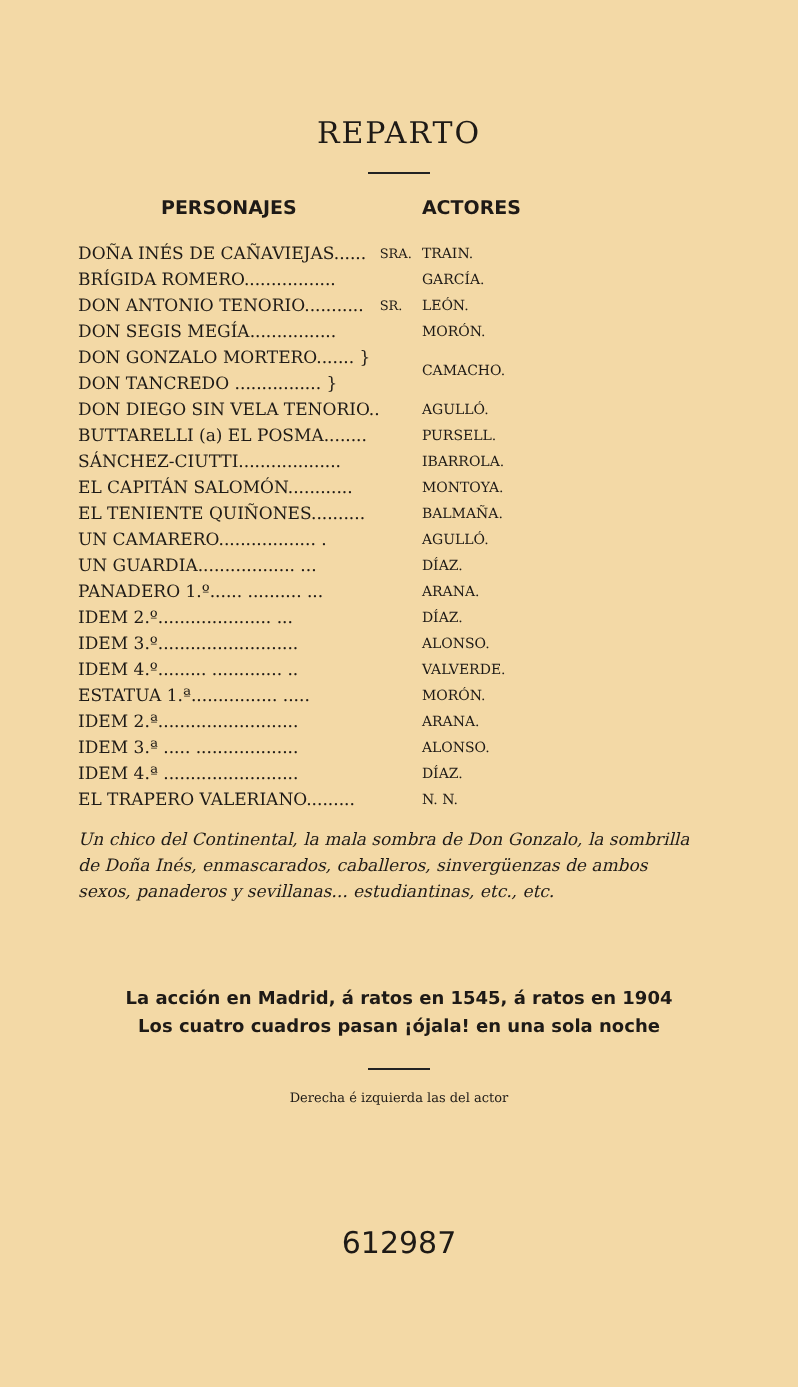REPARTO
| PERSONAJES | | ACTORES |
| --- | --- | --- |
| DOÑA INÉS DE CAÑAVIEJAS...... | SRA. | TRAIN. |
| BRÍGIDA ROMERO................. | | GARCÍA. |
| DON ANTONIO TENORIO........... | SR. | LEÓN. |
| DON SEGIS MEGÍA................ | | MORÓN. |
| DON GONZALO MORTERO....... } | | CAMACHO. |
| DON TANCREDO ................ } | | |
| DON DIEGO SIN VELA TENORIO.. | | AGULLÓ. |
| BUTTARELLI (a) EL POSMA........ | | PURSELL. |
| SÁNCHEZ-CIUTTI................... | | IBARROLA. |
| EL CAPITÁN SALOMÓN............ | | MONTOYA. |
| EL TENIENTE QUIÑONES.......... | | BALMAÑA. |
| UN CAMARERO.................. . | | AGULLÓ. |
| UN GUARDIA.................. ... | | DÍAZ. |
| PANADERO 1.º...... .......... ... | | ARANA. |
| IDEM 2.º..................... ... | | DÍAZ. |
| IDEM 3.º.......................... | | ALONSO. |
| IDEM 4.º......... ............. .. | | VALVERDE. |
| ESTATUA 1.ª................ ..... | | MORÓN. |
| IDEM 2.ª.......................... | | ARANA. |
| IDEM 3.ª ..... ................... | | ALONSO. |
| IDEM 4.ª ......................... | | DÍAZ. |
| EL TRAPERO VALERIANO......... | | N. N. |
Un chico del Continental, la mala sombra de Don Gonzalo, la sombrilla de Doña Inés, enmascarados, caballeros, sinvergüenzas de ambos sexos, panaderos y sevillanas... estudiantinas, etc., etc.
La acción en Madrid, á ratos en 1545, á ratos en 1904
Los cuatro cuadros pasan ¡ójala! en una sola noche
Derecha é izquierda las del actor
612987